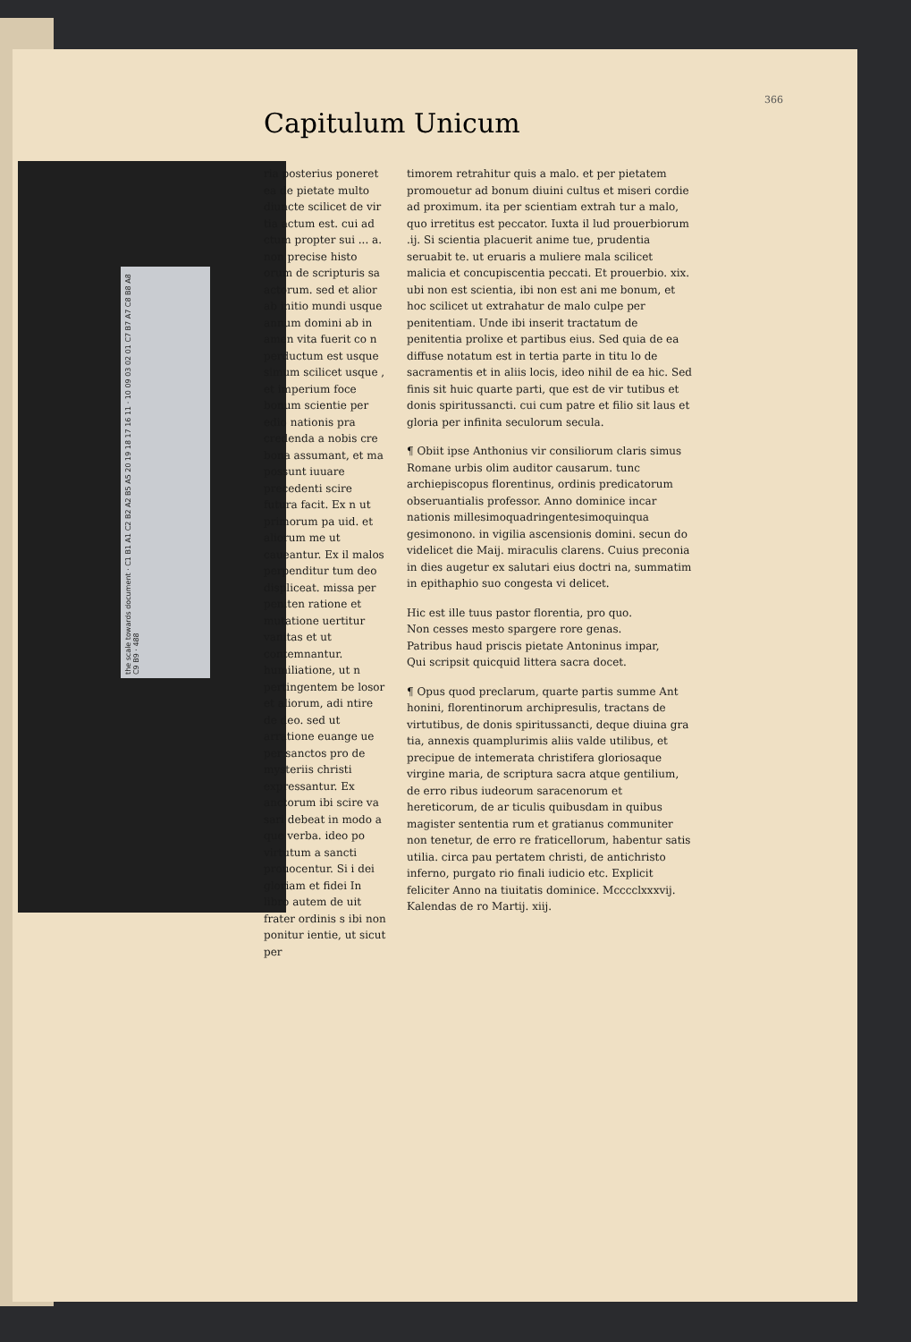the scale towards document · C1 B1 A1 C2 B2 A2 B5 A5 20 19 18 17 16 11 · 10 09 03 02 01 C7 B7 A7 C8 B8 A8 C9 B9 · 488
366
Capitulum Unicum
ria posterius poneret ea de pietate multo diuncte scilicet de vir tia actum est. cui ad ctum propter sui ... a. non precise histo orum de scripturis sa actorum. sed et alior ab initio mundi usque annum domini ab in amen vita fuerit co n perductum est usque simum scilicet usque , et imperium foce bonum scientie per edio nationis pra credenda a nobis cre bona assumant, et ma possunt iuuare precedenti scire futura facit. Ex n ut primorum pa uid. et aliorum me ut caueantur. Ex il malos perpenditur tum deo displiceat. missa per peniten ratione et mutatione uertitur vanitas et ut contemnantur. humiliatione, ut n pertingentem be losor et aliorum, adi ntire de deo. sed ut arratione euange ue per sanctos pro de mysteriis christi expressantur. Ex anctorum ibi scire va sari debeat in modo a que verba. ideo po virtutum a sancti prouocentur. Si i dei gloriam et fidei In libro autem de uit frater ordinis s ibi non ponitur ientie, ut sicut per
timorem retrahitur quis a malo. et per pietatem promouetur ad bonum diuini cultus et miseri cordie ad proximum. ita per scientiam extrah tur a malo, quo irretitus est peccator. Iuxta il lud prouerbiorum .ij. Si scientia placuerit anime tue, prudentia seruabit te. ut eruaris a muliere mala scilicet malicia et concupiscentia peccati. Et prouerbio. xix. ubi non est scientia, ibi non est ani me bonum, et hoc scilicet ut extrahatur de malo culpe per penitentiam. Unde ibi inserit tractatum de penitentia prolixe et partibus eius. Sed quia de ea diffuse notatum est in tertia parte in titu lo de sacramentis et in aliis locis, ideo nihil de ea hic. Sed finis sit huic quarte parti, que est de vir tutibus et donis spiritussancti. cui cum patre et filio sit laus et gloria per infinita seculorum secula.
¶ Obiit ipse Anthonius vir consiliorum claris simus Romane urbis olim auditor causarum. tunc archiepiscopus florentinus, ordinis predicatorum obseruantialis professor. Anno dominice incar nationis millesimoquadringentesimoquinqua gesimonono. in vigilia ascensionis domini. secun do videlicet die Maij. miraculis clarens. Cuius preconia in dies augetur ex salutari eius doctri na, summatim in epithaphio suo congesta vi delicet.
Hic est ille tuus pastor florentia, pro quo.
Non cesses mesto spargere rore genas.
Patribus haud priscis pietate Antoninus impar,
Qui scripsit quicquid littera sacra docet.
¶ Opus quod preclarum, quarte partis summe Ant honini, florentinorum archipresulis, tractans de virtutibus, de donis spiritussancti, deque diuina gra tia, annexis quamplurimis aliis valde utilibus, et precipue de intemerata christifera gloriosaque virgine maria, de scriptura sacra atque gentilium, de erro ribus iudeorum saracenorum et hereticorum, de ar ticulis quibusdam in quibus magister sententia rum et gratianus communiter non tenetur, de erro re fraticellorum, habentur satis utilia. circa pau pertatem christi, de antichristo inferno, purgato rio finali iudicio etc. Explicit feliciter Anno na tiuitatis dominice. Mcccclxxxvij. Kalendas de ro Martij. xiij.